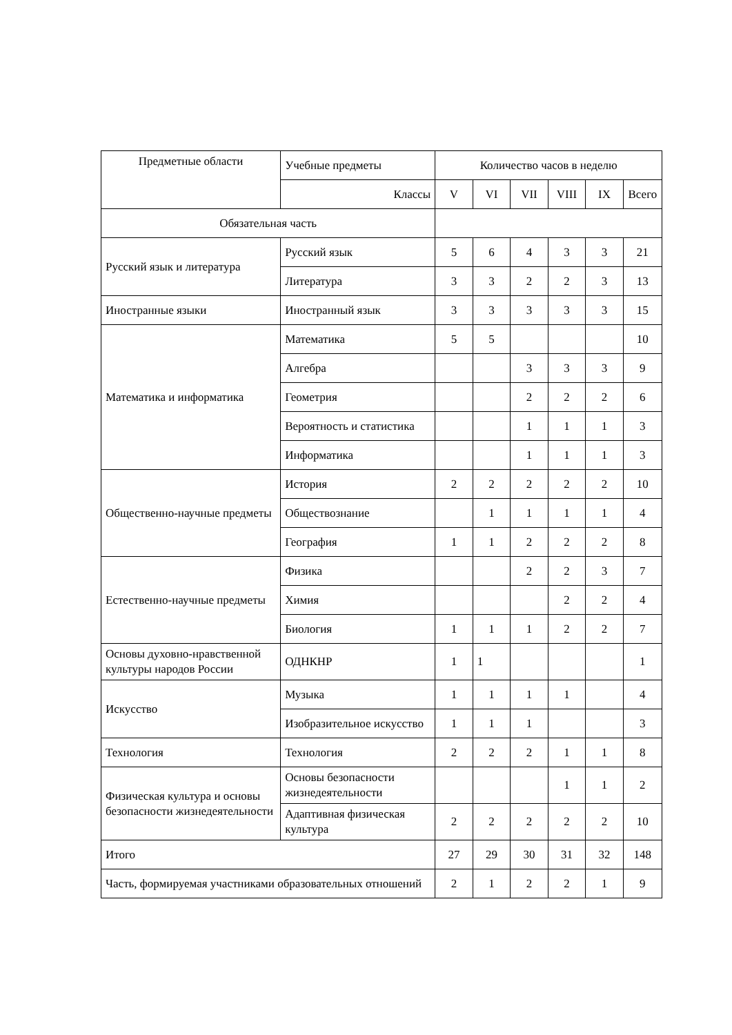| Предметные области | Учебные предметы | Количество часов в неделю | | | | | |
| --- | --- | --- | --- | --- | --- | --- | --- |
| | Классы | V | VI | VII | VIII | IX | Всего |
| Обязательная часть | | | | | | | |
| Русский язык и литература | Русский язык | 5 | 6 | 4 | 3 | 3 | 21 |
| | Литература | 3 | 3 | 2 | 2 | 3 | 13 |
| Иностранные языки | Иностранный язык | 3 | 3 | 3 | 3 | 3 | 15 |
| Математика и информатика | Математика | 5 | 5 | | | | 10 |
| | Алгебра | | | 3 | 3 | 3 | 9 |
| | Геометрия | | | 2 | 2 | 2 | 6 |
| | Вероятность и статистика | | | 1 | 1 | 1 | 3 |
| | Информатика | | | 1 | 1 | 1 | 3 |
| Общественно-научные предметы | История | 2 | 2 | 2 | 2 | 2 | 10 |
| | Обществознание | | 1 | 1 | 1 | 1 | 4 |
| | География | 1 | 1 | 2 | 2 | 2 | 8 |
| Естественно-научные предметы | Физика | | | 2 | 2 | 3 | 7 |
| | Химия | | | | 2 | 2 | 4 |
| | Биология | 1 | 1 | 1 | 2 | 2 | 7 |
| Основы духовно-нравственной культуры народов России | ОДНКНР | 1 | 1 | | | | 1 |
| Искусство | Музыка | 1 | 1 | 1 | 1 | | 4 |
| | Изобразительное искусство | 1 | 1 | 1 | | | 3 |
| Технология | Технология | 2 | 2 | 2 | 1 | 1 | 8 |
| Физическая культура и основы безопасности жизнедеятельности | Основы безопасности жизнедеятельности | | | | 1 | 1 | 2 |
| | Адаптивная физическая культура | 2 | 2 | 2 | 2 | 2 | 10 |
| Итого | | 27 | 29 | 30 | 31 | 32 | 148 |
| Часть, формируемая участниками образовательных отношений | | 2 | 1 | 2 | 2 | 1 | 9 |